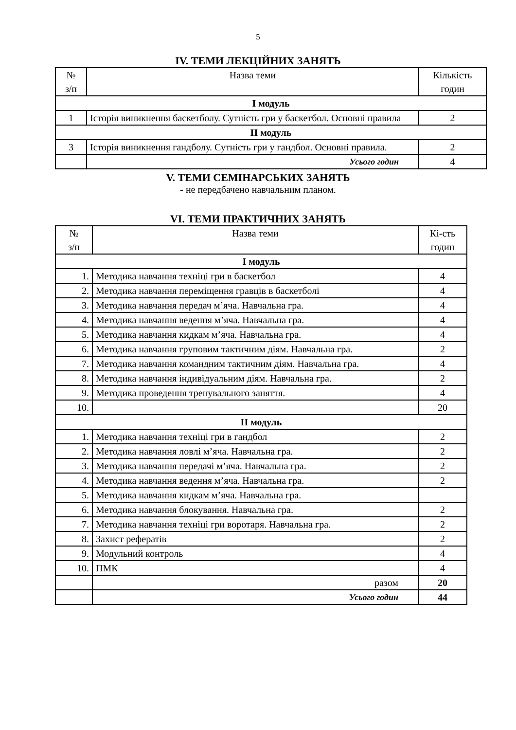5
IV. ТЕМИ ЛЕКЦІЙНИХ ЗАНЯТЬ
| № з/п | Назва теми | Кількість годин |
| І модуль | | |
| 1 | Історія виникнення баскетболу. Сутність гри у баскетбол. Основні правила | 2 |
| ІІ модуль | | |
| 3 | Історія виникнення гандболу. Сутність гри у гандбол. Основні правила. | 2 |
| | Усього годин | 4 |
V. ТЕМИ СЕМІНАРСЬКИХ ЗАНЯТЬ
- не передбачено навчальним планом.
VI. ТЕМИ ПРАКТИЧНИХ ЗАНЯТЬ
| № з/п | Назва теми | Кі-сть годин |
| І модуль | | |
| 1. | Методика навчання техніці гри в баскетбол | 4 |
| 2. | Методика навчання переміщення гравців в баскетболі | 4 |
| 3. | Методика навчання передач м’яча. Навчальна гра. | 4 |
| 4. | Методика навчання ведення м’яча. Навчальна гра. | 4 |
| 5. | Методика навчання кидкам м’яча. Навчальна гра. | 4 |
| 6. | Методика навчання груповим тактичним діям. Навчальна гра. | 2 |
| 7. | Методика навчання командним тактичним діям. Навчальна гра. | 4 |
| 8. | Методика навчання індивідуальним діям. Навчальна гра. | 2 |
| 9. | Методика проведення тренувального заняття. | 4 |
| 10. | | 20 |
| ІІ модуль | | |
| 1. | Методика навчання техніці гри в гандбол | 2 |
| 2. | Методика навчання ловлі м’яча. Навчальна гра. | 2 |
| 3. | Методика навчання передачі м’яча. Навчальна гра. | 2 |
| 4. | Методика навчання ведення м’яча. Навчальна гра. | 2 |
| 5. | Методика навчання кидкам м’яча. Навчальна гра. | |
| 6. | Методика навчання блокування. Навчальна гра. | 2 |
| 7. | Методика навчання техніці гри воротаря. Навчальна гра. | 2 |
| 8. | Захист рефератів | 2 |
| 9. | Модульний контроль | 4 |
| 10. | ПМК | 4 |
| | разом | 20 |
| | Усього годин | 44 |